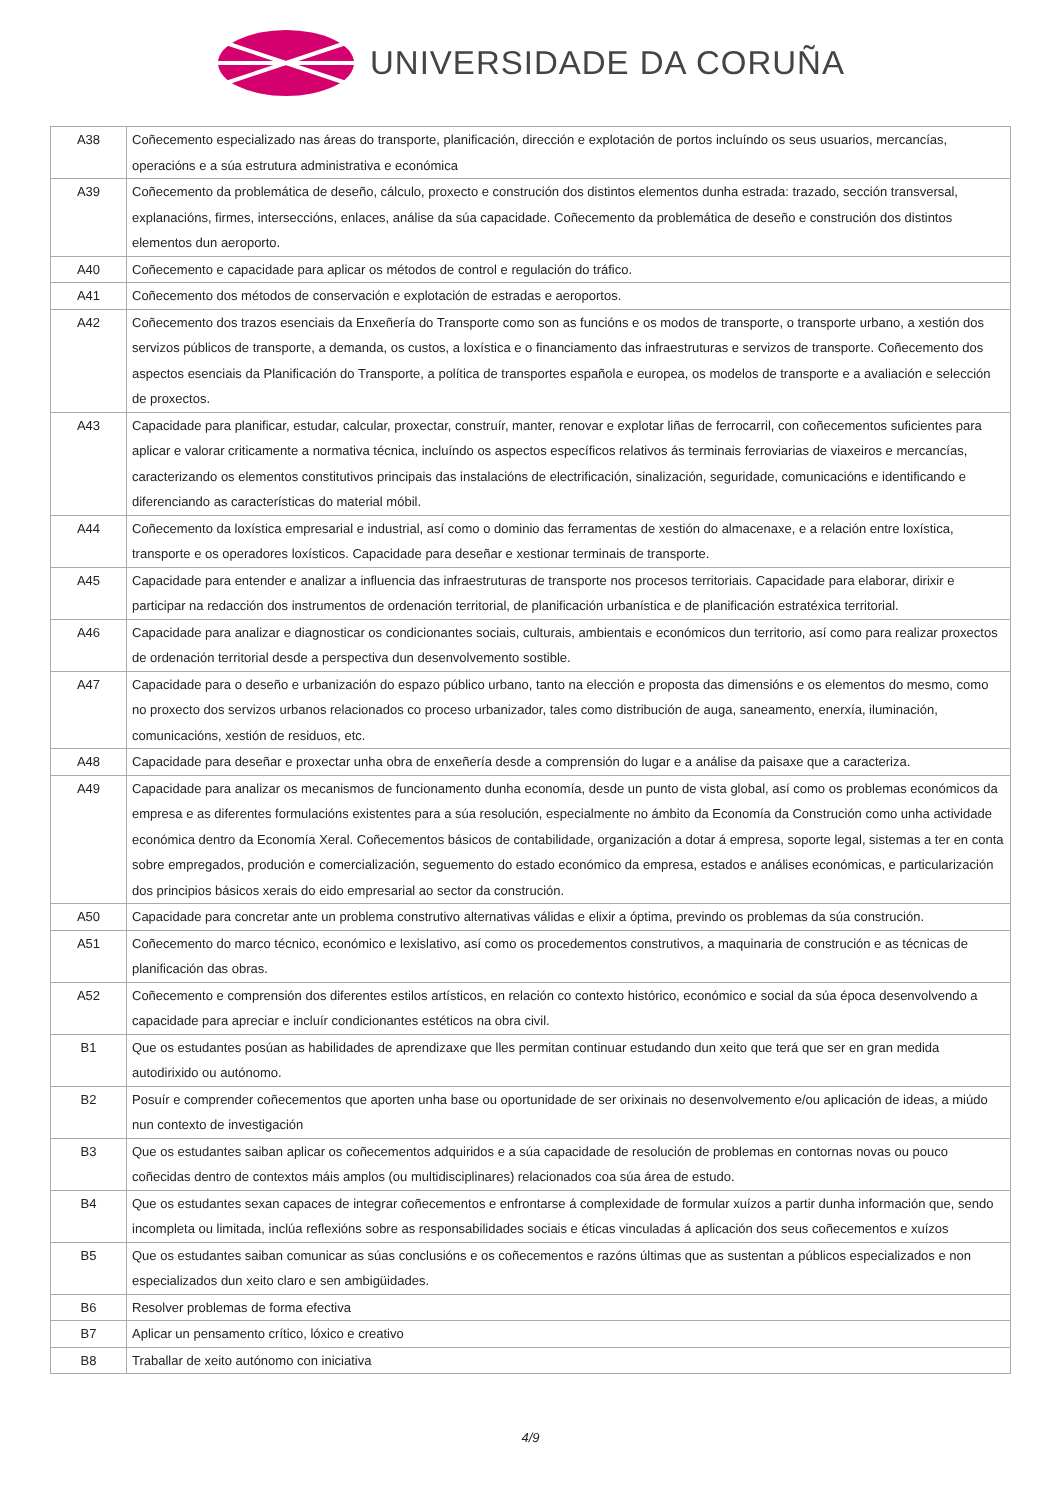UNIVERSIDADE DA CORUÑA
| A38 | Coñecemento especializado nas áreas do transporte, planificación, dirección e explotación de portos incluíndo os seus usuarios, mercancías, operacións e a súa estrutura administrativa e económica |
| A39 | Coñecemento da problemática de deseño, cálculo, proxecto e construción dos distintos elementos dunha estrada: trazado, sección transversal, explanacións, firmes, interseccións, enlaces, análise da súa capacidade. Coñecemento da problemática de deseño e construción dos distintos elementos dun aeroporto. |
| A40 | Coñecemento e capacidade para aplicar os métodos de control e regulación do tráfico. |
| A41 | Coñecemento dos métodos de conservación e explotación de estradas e aeroportos. |
| A42 | Coñecemento dos trazos esenciais da Enxeñería do Transporte como son as funcións e os modos de transporte, o transporte urbano, a xestión dos servizos públicos de transporte, a demanda, os custos, a loxística e o financiamento das infraestruturas e servizos de transporte. Coñecemento dos aspectos esenciais da Planificación do Transporte, a política de transportes española e europea, os modelos de transporte e a avaliación e selección de proxectos. |
| A43 | Capacidade para planificar, estudar, calcular, proxectar, construír, manter, renovar e explotar liñas de ferrocarril, con coñecementos suficientes para aplicar e valorar criticamente a normativa técnica, incluíndo os aspectos específicos relativos ás terminais ferroviarias de viaxeiros e mercancías, caracterizando os elementos constitutivos principais das instalacións de electrificación, sinalización, seguridade, comunicacións e identificando e diferenciando as características do material móbil. |
| A44 | Coñecemento da loxística empresarial e industrial, así como o dominio das ferramentas de xestión do almacenaxe, e a relación entre loxística, transporte e os operadores loxísticos. Capacidade para deseñar e xestionar terminais de transporte. |
| A45 | Capacidade para entender e analizar a influencia das infraestruturas de transporte nos procesos territoriais. Capacidade para elaborar, dirixir e participar na redacción dos instrumentos de ordenación territorial, de planificación urbanística e de planificación estratéxica territorial. |
| A46 | Capacidade para analizar e diagnosticar os condicionantes sociais, culturais, ambientais e económicos dun territorio, así como para realizar proxectos de ordenación territorial desde a perspectiva dun desenvolvemento sostible. |
| A47 | Capacidade para o deseño e urbanización do espazo público urbano, tanto na elección e proposta das dimensións e os elementos do mesmo, como no proxecto dos servizos urbanos relacionados co proceso urbanizador, tales como distribución de auga, saneamento, enerxía, iluminación, comunicacións, xestión de residuos, etc. |
| A48 | Capacidade para deseñar e proxectar unha obra de enxeñería desde a comprensión do lugar e a análise da paisaxe que a caracteriza. |
| A49 | Capacidade para analizar os mecanismos de funcionamento dunha economía, desde un punto de vista global, así como os problemas económicos da empresa e as diferentes formulacións existentes para a súa resolución, especialmente no ámbito da Economía da Construción como unha actividade económica dentro da Economía Xeral. Coñecementos básicos de contabilidade, organización a dotar á empresa, soporte legal, sistemas a ter en conta sobre empregados, produción e comercialización, seguemento do estado económico da empresa, estados e análises económicas, e particularización dos principios básicos xerais do eido empresarial ao sector da construción. |
| A50 | Capacidade para concretar ante un problema construtivo alternativas válidas e elixir a óptima, previndo os problemas da súa construción. |
| A51 | Coñecemento do marco técnico, económico e lexislativo, así como os procedementos construtivos, a maquinaria de construción e as técnicas de planificación das obras. |
| A52 | Coñecemento e comprensión dos diferentes estilos artísticos, en relación co contexto histórico, económico e social da súa época desenvolvendo a capacidade para apreciar e incluír condicionantes estéticos na obra civil. |
| B1 | Que os estudantes posúan as habilidades de aprendizaxe que lles permitan continuar estudando dun xeito que terá que ser en gran medida autodirixido ou autónomo. |
| B2 | Posuír e comprender coñecementos que aporten unha base ou oportunidade de ser orixinais no desenvolvemento e/ou aplicación de ideas, a miúdo nun contexto de investigación |
| B3 | Que os estudantes saiban aplicar os coñecementos adquiridos e a súa capacidade de resolución de problemas en contornas novas ou pouco coñecidas dentro de contextos máis amplos (ou multidisciplinares) relacionados coa súa área de estudo. |
| B4 | Que os estudantes sexan capaces de integrar coñecementos e enfrontarse á complexidade de formular xuízos a partir dunha información que, sendo incompleta ou limitada, inclúa reflexións sobre as responsabilidades sociais e éticas vinculadas á aplicación dos seus coñecementos e xuízos |
| B5 | Que os estudantes saiban comunicar as súas conclusións e os coñecementos e razóns últimas que as sustentan a públicos especializados e non especializados dun xeito claro e sen ambigüidades. |
| B6 | Resolver problemas de forma efectiva |
| B7 | Aplicar un pensamento crítico, lóxico e creativo |
| B8 | Traballar de xeito autónomo con iniciativa |
4/9